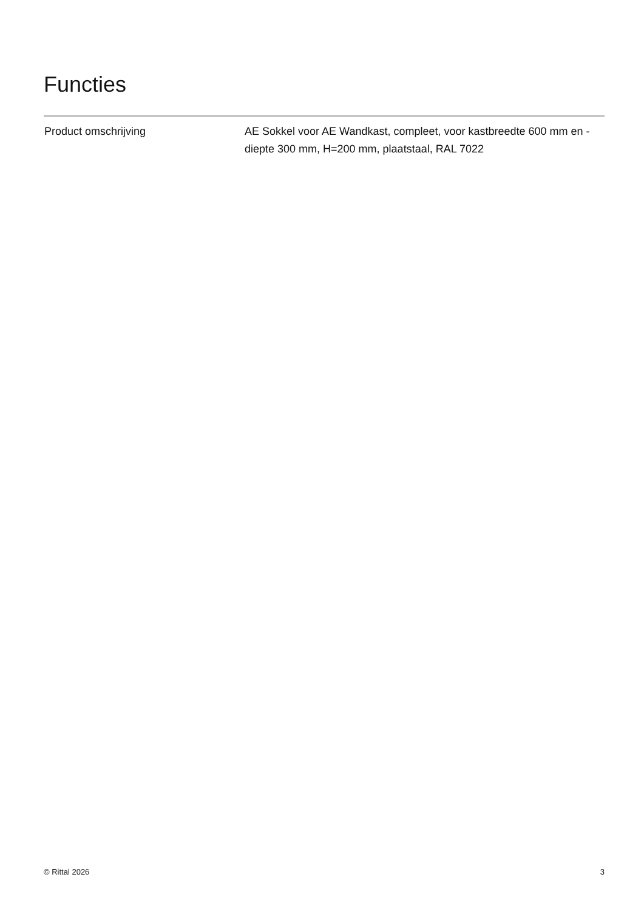Functies
| Product omschrijving | AE Sokkel voor AE Wandkast, compleet, voor kastbreedte 600 mm en -diepte 300 mm, H=200 mm, plaatstaal, RAL 7022 |
© Rittal 2026 3